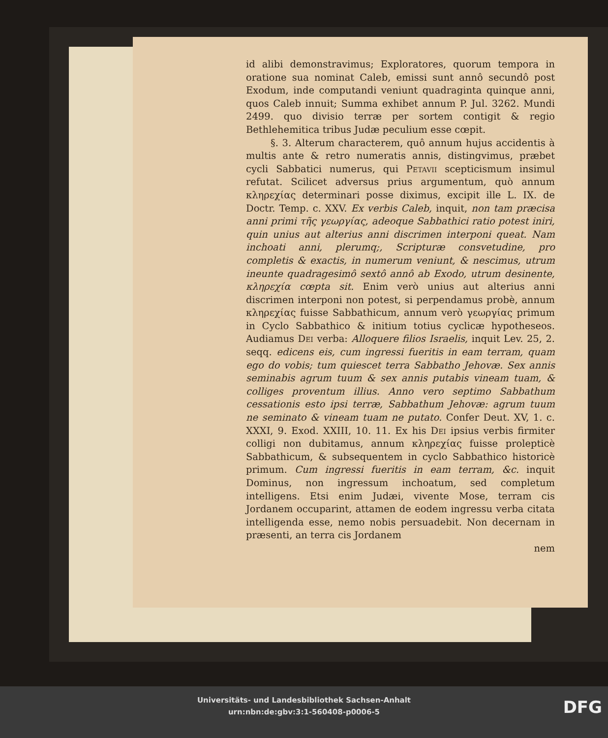id alibi demonstravimus; Exploratores, quorum tempora in oratione sua nominat Caleb, emissi sunt annô secundô post Exodum, inde computandi veniunt quadraginta quinque anni, quos Caleb innuit; Summa exhibet annum P. Jul. 3262. Mundi 2499. quo divisio terræ per sortem contigit & regio Bethlehemitica tribus Judæ peculium esse cœpit.
§. 3. Alterum characterem, quô annum hujus accidentis à multis ante & retro numeratis annis, distingvimus, præbet cycli Sabbatici numerus, qui Petavii scepticismum insimul refutat. Scilicet adversus prius argumentum, quò annum κληρεχίας determinari posse diximus, excipit ille L. IX. de Doctr. Temp. c. XXV. Ex verbis Caleb, inquit, non tam præcisa anni primi τῆς γεωργίας, adeoque Sabbathici ratio potest iniri, quin unius aut alterius anni discrimen interponi queat. Nam inchoati anni, plerumq;, Scripturæ consvetudine, pro completis & exactis, in numerum veniunt, & nescimus, utrum ineunte quadragesimô sextô annô ab Exodo, utrum desinente, κληρεχία cœpta sit. Enim verò unius aut alterius anni discrimen interponi non potest, si perpendamus probè, annum κληρεχίας fuisse Sabbathicum, annum verò γεωργίας primum in Cyclo Sabbathico & initium totius cyclicæ hypotheseos. Audiamus Dei verba: Alloquere filios Israelis, inquit Lev. 25, 2. seqq. edicens eis, cum ingressi fueritis in eam terram, quam ego do vobis; tum quiescet terra Sabbatho Jehovæ. Sex annis seminabis agrum tuum & sex annis putabis vineam tuam, & colliges proventum illius. Anno vero septimo Sabbathum cessationis esto ipsi terræ, Sabbathum Jehovæ: agrum tuum ne seminato & vineam tuam ne putato. Confer Deut. XV, 1. c. XXXI, 9. Exod. XXIII, 10. 11. Ex his Dei ipsius verbis firmiter colligi non dubitamus, annum κληρεχίας fuisse prolepticè Sabbathicum, & subsequentem in cyclo Sabbathico historicè primum. Cum ingressi fueritis in eam terram, &c. inquit Dominus, non ingressum inchoatum, sed completum intelligens. Etsi enim Judæi, vivente Mose, terram cis Jordanem occuparint, attamen de eodem ingressu verba citata intelligenda esse, nemo nobis persuadebit. Non decernam in præsenti, an terra cis Jordanem
nem
Universitäts- und Landesbibliothek Sachsen-Anhalt
urn:nbn:de:gbv:3:1-560408-p0006-5
DFG